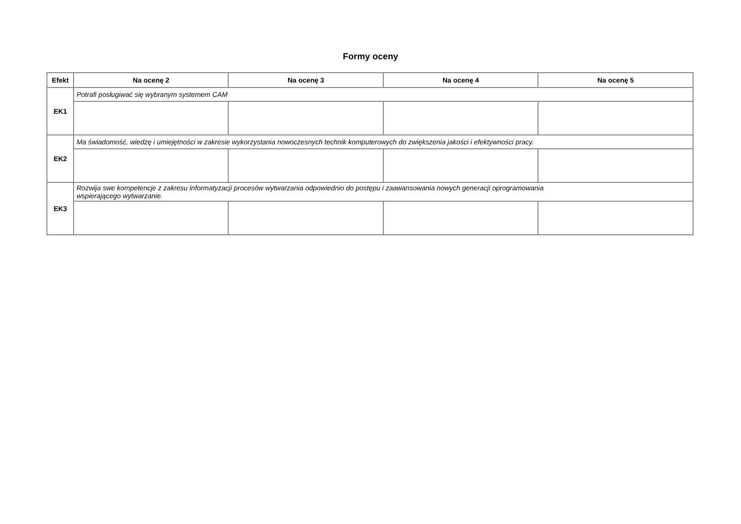Formy oceny
| Efekt | Na ocenę 2 | Na ocenę 3 | Na ocenę 4 | Na ocenę 5 |
| --- | --- | --- | --- | --- |
| EK1 | Potrafi posługiwać się wybranym systemem CAM | | | |
| EK2 | Ma świadomość, wiedzę i umiejętności w zakresie wykorzystania nowoczesnych technik komputerowych do zwiększenia jakości i efektywności pracy. | | | |
| EK3 | Rozwija swe kompetencje z zakresu informatyzacji procesów wytwarzania odpowiednio do postępu i zaawansowania nowych generacji oprogramowania wspierającego wytwarzanie. | | | |